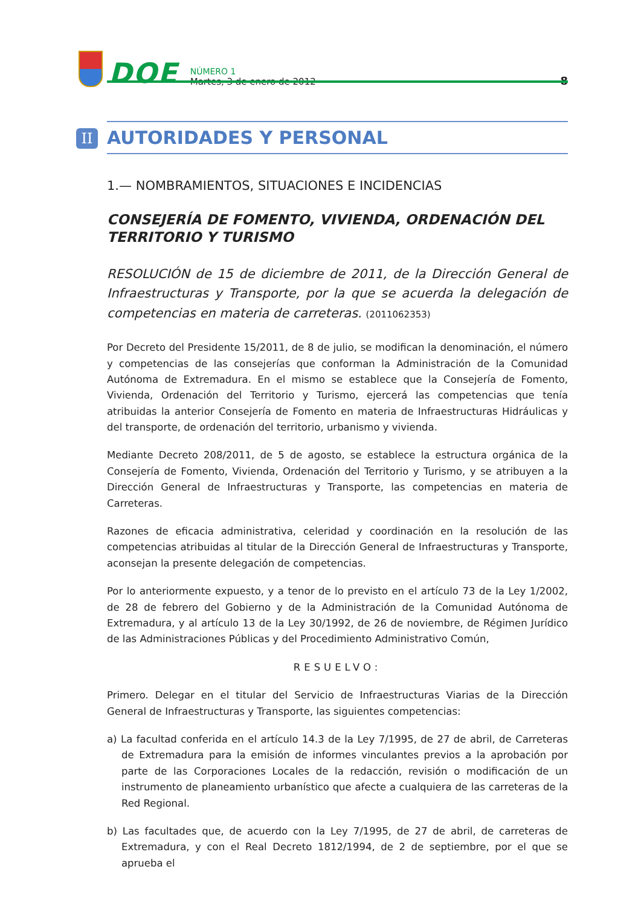DOE
NÚMERO 1
Martes, 3 de enero de 2012
8
II
AUTORIDADES Y PERSONAL
1.— NOMBRAMIENTOS, SITUACIONES E INCIDENCIAS
CONSEJERÍA DE FOMENTO, VIVIENDA, ORDENACIÓN DEL TERRITORIO Y TURISMO
RESOLUCIÓN de 15 de diciembre de 2011, de la Dirección General de Infraestructuras y Transporte, por la que se acuerda la delegación de competencias en materia de carreteras. (2011062353)
Por Decreto del Presidente 15/2011, de 8 de julio, se modifican la denominación, el número y competencias de las consejerías que conforman la Administración de la Comunidad Autónoma de Extremadura. En el mismo se establece que la Consejería de Fomento, Vivienda, Ordenación del Territorio y Turismo, ejercerá las competencias que tenía atribuidas la anterior Consejería de Fomento en materia de Infraestructuras Hidráulicas y del transporte, de ordenación del territorio, urbanismo y vivienda.
Mediante Decreto 208/2011, de 5 de agosto, se establece la estructura orgánica de la Consejería de Fomento, Vivienda, Ordenación del Territorio y Turismo, y se atribuyen a la Dirección General de Infraestructuras y Transporte, las competencias en materia de Carreteras.
Razones de eficacia administrativa, celeridad y coordinación en la resolución de las competencias atribuidas al titular de la Dirección General de Infraestructuras y Transporte, aconsejan la presente delegación de competencias.
Por lo anteriormente expuesto, y a tenor de lo previsto en el artículo 73 de la Ley 1/2002, de 28 de febrero del Gobierno y de la Administración de la Comunidad Autónoma de Extremadura, y al artículo 13 de la Ley 30/1992, de 26 de noviembre, de Régimen Jurídico de las Administraciones Públicas y del Procedimiento Administrativo Común,
RESUELVO:
Primero. Delegar en el titular del Servicio de Infraestructuras Viarias de la Dirección General de Infraestructuras y Transporte, las siguientes competencias:
a) La facultad conferida en el artículo 14.3 de la Ley 7/1995, de 27 de abril, de Carreteras de Extremadura para la emisión de informes vinculantes previos a la aprobación por parte de las Corporaciones Locales de la redacción, revisión o modificación de un instrumento de planeamiento urbanístico que afecte a cualquiera de las carreteras de la Red Regional.
b) Las facultades que, de acuerdo con la Ley 7/1995, de 27 de abril, de carreteras de Extremadura, y con el Real Decreto 1812/1994, de 2 de septiembre, por el que se aprueba el